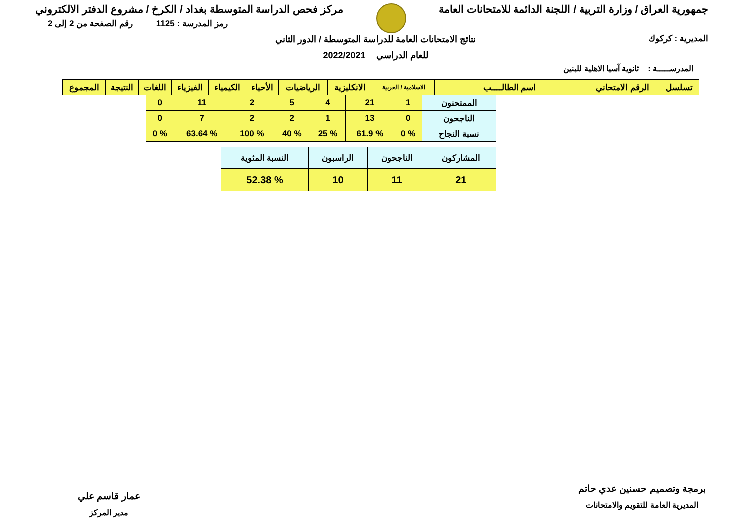جمهورية العراق / وزارة التربية / اللجنة الدائمة للامتحانات العامة
مركز فحص الدراسة المتوسطة بغداد / الكرخ / مشروع الدفتر الالكتروني
المديرية : كركوك
رمز المدرسة : 1125 رقم الصفحة من 2 إلى 2
نتائج الامتحانات العامة للدراسة المتوسطة / الدور الثاني
للعام الدراسي 2022/2021
المدرســـــة : ثانوية آسيا الاهلية للبنين
| تسلسل | الرقم الامتحاني | اسم الطالــــب | الاسلامية / العربية | الانكليزية | الرياضيات | الأحياء | الكيمياء | الفيزياء | اللغات | النتيجة | المجموع |
| --- | --- | --- | --- | --- | --- | --- | --- | --- | --- | --- | --- |
| الممتحنون | 1 | 21 | 4 | 5 | 2 | 11 | 0 |
| الناجحون | 0 | 13 | 1 | 2 | 2 | 7 | 0 |
| نسبة النجاح | % 0 | % 61.9 | % 25 | % 40 | % 100 | % 63.64 | % 0 |
| المشاركون | الناجحون | الراسبون | النسبة المئوية |
| 21 | 11 | 10 | % 52.38 |
برمجة وتصميم حسنين عدي حاتم
المديرية العامة للتقويم والامتحانات
عمار قاسم علي
مدير المركز